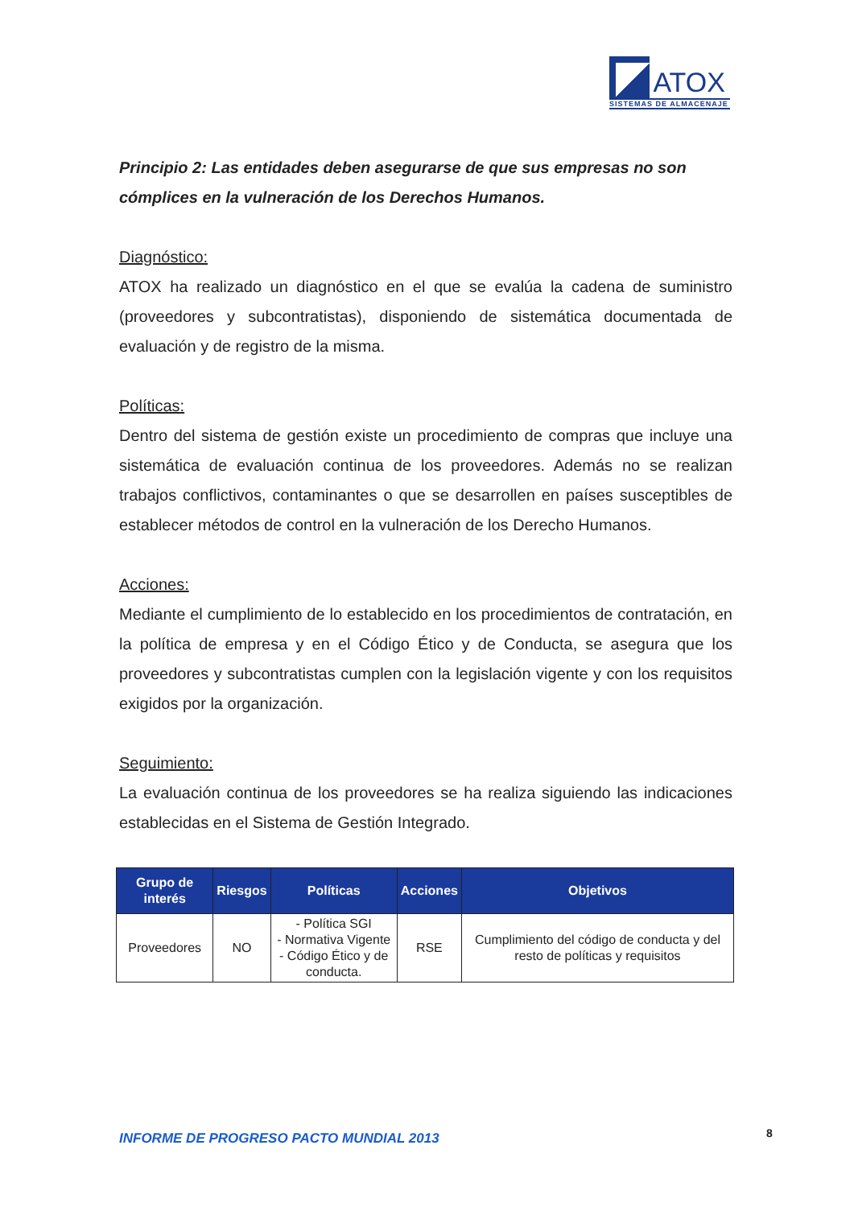ATOX
SISTEMAS DE ALMACENAJE
Principio 2: Las entidades deben asegurarse de que sus empresas no son cómplices en la vulneración de los Derechos Humanos.
Diagnóstico:
ATOX ha realizado un diagnóstico en el que se evalúa la cadena de suministro (proveedores y subcontratistas), disponiendo de sistemática documentada de evaluación y de registro de la misma.
Políticas:
Dentro del sistema de gestión existe un procedimiento de compras que incluye una sistemática de evaluación continua de los proveedores. Además no se realizan trabajos conflictivos, contaminantes o que se desarrollen en países susceptibles de establecer métodos de control en la vulneración de los Derecho Humanos.
Acciones:
Mediante el cumplimiento de lo establecido en los procedimientos de contratación, en la política de empresa y en el Código Ético y de Conducta, se asegura que los proveedores y subcontratistas cumplen con la legislación vigente y con los requisitos exigidos por la organización.
Seguimiento:
La evaluación continua de los proveedores se ha realiza siguiendo las indicaciones establecidas en el Sistema de Gestión Integrado.
| Grupo de interés | Riesgos | Políticas | Acciones | Objetivos |
| --- | --- | --- | --- | --- |
| Proveedores | NO | - Política SGI - Normativa Vigente - Código Ético y de conducta. | RSE | Cumplimiento del código de conducta y del resto de políticas y requisitos |
INFORME DE PROGRESO PACTO MUNDIAL 2013
8